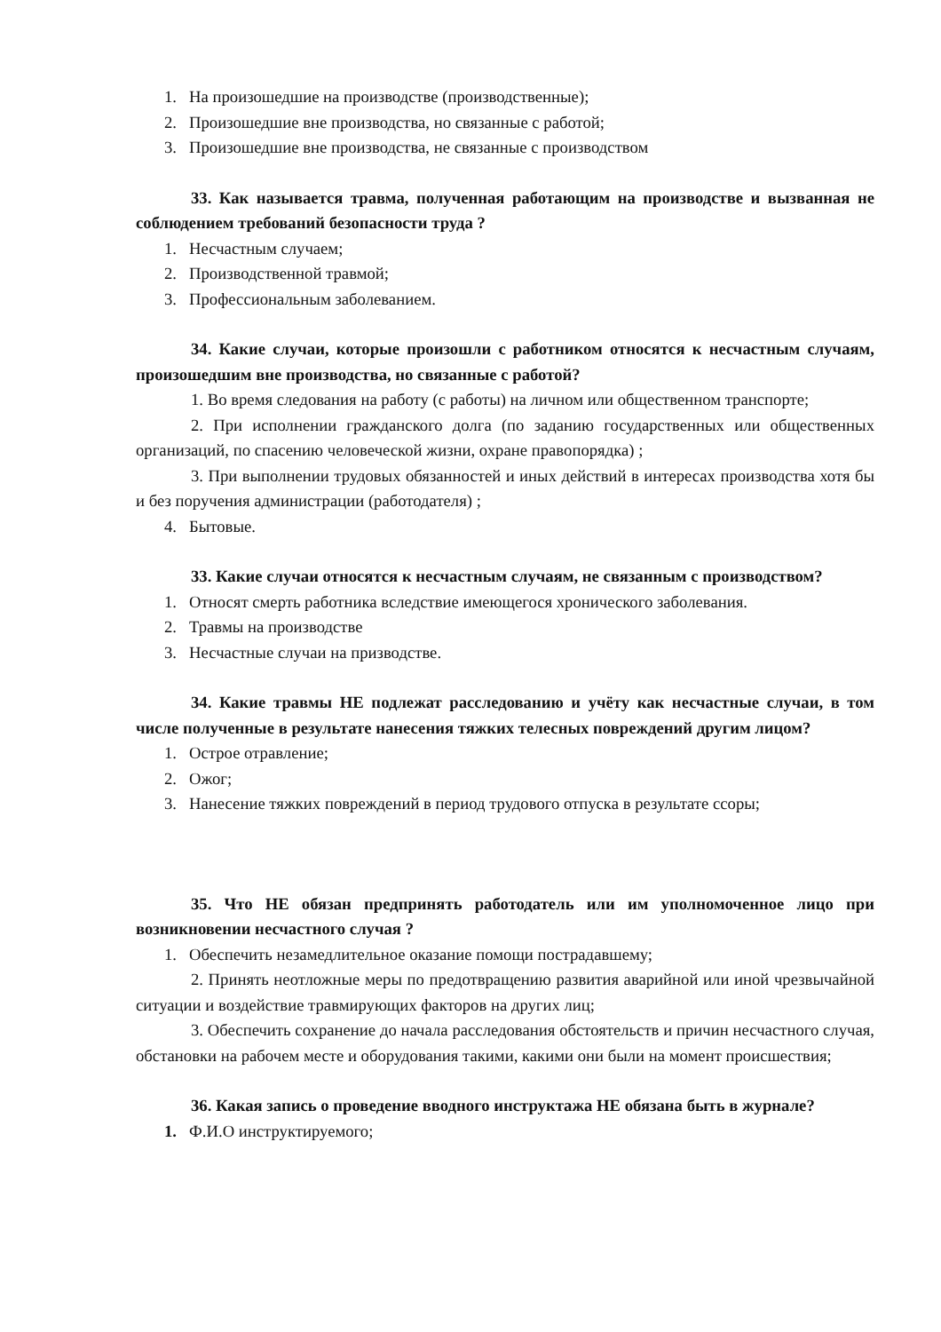1. На произошедшие на производстве (производственные);
2. Произошедшие вне производства, но связанные с работой;
3. Произошедшие вне производства, не связанные с производством
33. Как называется травма, полученная работающим на производстве и вызванная не соблюдением требований безопасности труда ?
1. Несчастным случаем;
2. Производственной травмой;
3. Профессиональным заболеванием.
34. Какие случаи, которые произошли с работником относятся к несчастным случаям, произошедшим вне производства, но связанные с работой?
1. Во время следования на работу (с работы) на личном или общественном транспорте;
2. При исполнении гражданского долга (по заданию государственных или общественных организаций, по спасению человеческой жизни, охране правопорядка) ;
3. При выполнении трудовых обязанностей и иных действий в интересах производства хотя бы и без поручения администрации (работодателя) ;
4. Бытовые.
33. Какие случаи относятся к несчастным случаям, не связанным с производством?
1. Относят смерть работника вследствие имеющегося хронического заболевания.
2. Травмы на производстве
3. Несчастные случаи на призводстве.
34. Какие травмы НЕ подлежат расследованию и учёту как несчастные случаи, в том числе полученные в результате нанесения тяжких телесных повреждений другим лицом?
1. Острое отравление;
2. Ожог;
3. Нанесение тяжких повреждений в период трудового отпуска в результате ссоры;
35. Что НЕ обязан предпринять работодатель или им уполномоченное лицо при возникновении несчастного случая ?
1. Обеспечить незамедлительное оказание помощи пострадавшему;
2. Принять неотложные меры по предотвращению развития аварийной или иной чрезвычайной ситуации и воздействие травмирующих факторов на других лиц;
3. Обеспечить сохранение до начала расследования обстоятельств и причин несчастного случая, обстановки на рабочем месте и оборудования такими, какими они были на момент происшествия;
36. Какая запись о проведение вводного инструктажа НЕ обязана быть в журнале?
1. Ф.И.О инструктируемого;